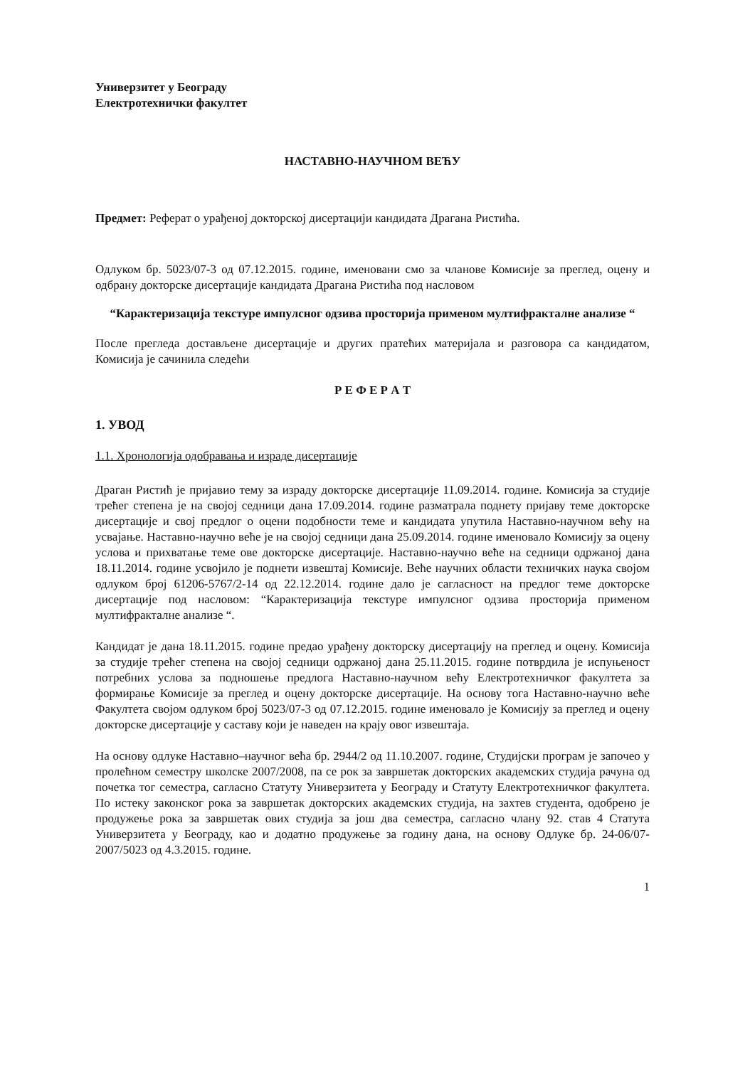Универзитет у Београду
Електротехнички факултет
НАСТАВНО-НАУЧНОМ ВЕЋУ
Предмет: Реферат о урађеној докторској дисертацији кандидата Драгана Ристића.
Одлуком бр. 5023/07-3 од 07.12.2015. године, именовани смо за чланове Комисије за преглед, оцену и одбрану докторске дисертације кандидата Драгана Ристића под насловом
“Карактеризација текстуре импулсног одзива просторија применом мултифракталне анализе “
После прегледа достављене дисертације и других пратећих материјала и разговора са кандидатом, Комисија је сачинила следећи
Р Е Ф Е Р А Т
1. УВОД
1.1. Хронологија одобравања и израде дисертације
Драган Ристић је пријавио тему за израду докторске дисертације 11.09.2014. године. Комисија за студије трећег степена је на својој седници дана 17.09.2014. године разматрала поднету пријаву теме докторске дисертације и свој предлог о оцени подобности теме и кандидата упутила Наставно-научном већу на усвајање. Наставно-научно веће је на својој седници дана 25.09.2014. године именовало Комисију за оцену услова и прихватање теме ове докторске дисертације. Наставно-научно веће на седници одржаној дана 18.11.2014. године усвојило је поднети извештај Комисије. Веће научних области техничких наука својом одлуком број 61206-5767/2-14 од 22.12.2014. године дало је сагласност на предлог теме докторске дисертације под насловом: “Карактеризација текстуре импулсног одзива просторија применом мултифракталне анализе “.
Кандидат је дана 18.11.2015. године предао урађену докторску дисертацију на преглед и оцену. Комисија за студије трећег степена на својој седници одржаној дана 25.11.2015. године потврдила је испуњеност потребних услова за подношење предлога Наставно-научном већу Електротехничког факултета за формирање Комисије за преглед и оцену докторске дисертације. На основу тога Наставно-научно веће Факултета својом одлуком број 5023/07-3 од 07.12.2015. године именовало је Комисију за преглед и оцену докторске дисертације у саставу који је наведен на крају овог извештаја.
На основу одлуке Наставно–научног већа бр. 2944/2 од 11.10.2007. године, Студијски програм је започео у пролећном семестру школске 2007/2008, па се рок за завршетак докторских академских студија рачуна од почетка тог семестра, сагласно Статуту Универзитета у Београду и Статуту Електротехничког факултета. По истеку законског рока за завршетак докторских академских студија, на захтев студента, одобрено је продужење рока за завршетак ових студија за још два семестра, сагласно члану 92. став 4 Статута Универзитета у Београду, као и додатно продужење за годину дана, на основу Одлуке бр. 24-06/07-2007/5023 од 4.3.2015. године.
1